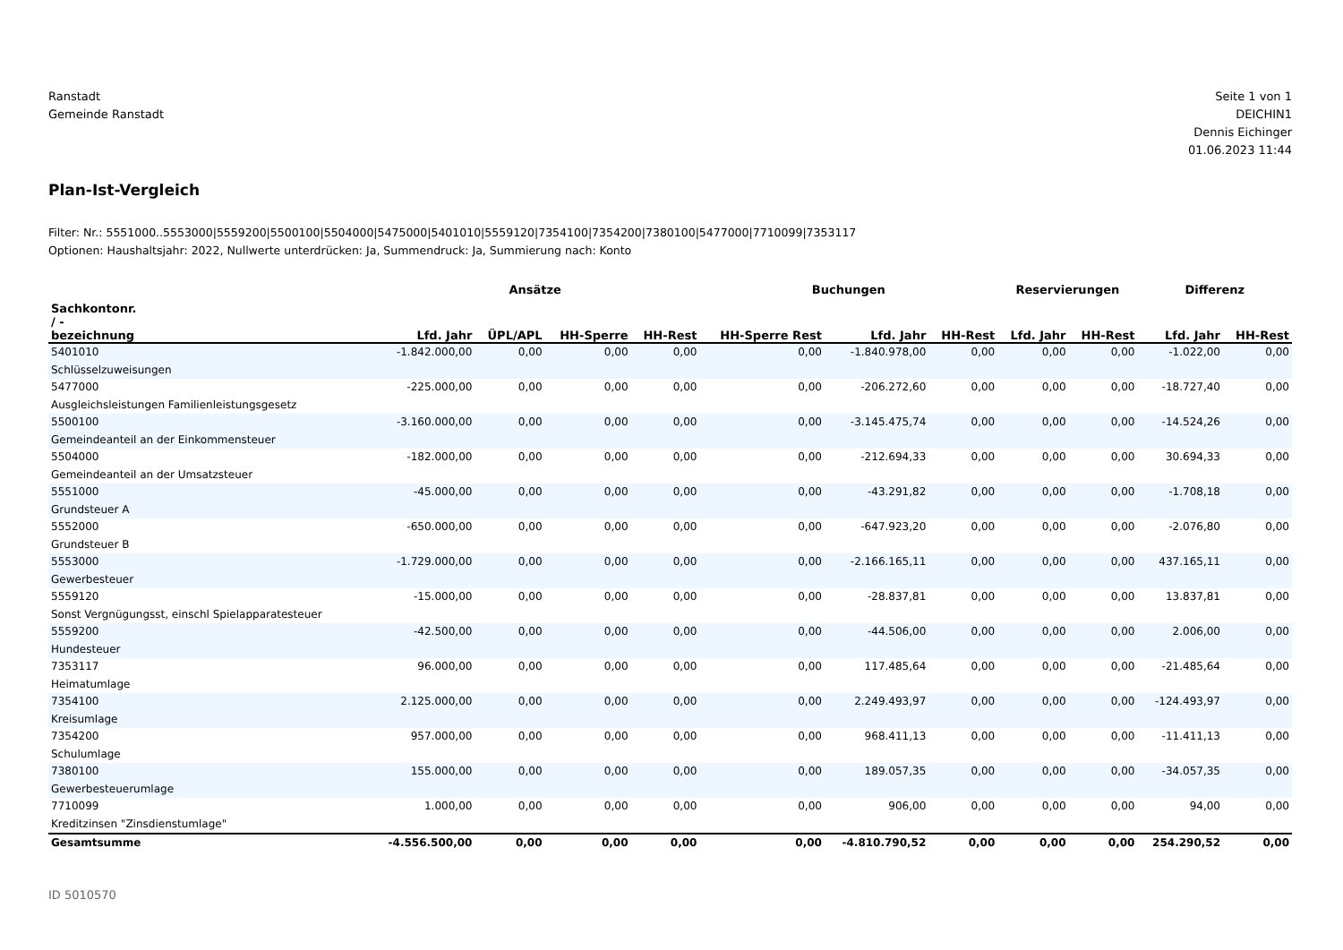Ranstadt
Gemeinde Ranstadt
Seite 1 von 1
DEICHIN1
Dennis Eichinger
01.06.2023 11:44
Plan-Ist-Vergleich
Filter: Nr.: 5551000..5553000|5559200|5500100|5504000|5475000|5401010|5559120|7354100|7354200|7380100|5477000|7710099|7353117
Optionen: Haushaltsjahr: 2022, Nullwerte unterdrücken: Ja, Summendruck: Ja, Summierung nach: Konto
| | Ansätze | | | | Buchungen | | | Reservierungen | | Differenz | |
| --- | --- | --- | --- | --- | --- | --- | --- | --- | --- | --- | --- |
| Sachkontonr. / - bezeichnung | Lfd. Jahr | ÜPL/APL | HH-Sperre | HH-Rest | HH-Sperre Rest | Lfd. Jahr | HH-Rest | Lfd. Jahr | HH-Rest | Lfd. Jahr | HH-Rest |
| 5401010 Schlüsselzuweisungen | -1.842.000,00 | 0,00 | 0,00 | 0,00 | 0,00 | -1.840.978,00 | 0,00 | 0,00 | 0,00 | -1.022,00 | 0,00 |
| 5477000 Ausgleichsleistungen Familienleistungsgesetz | -225.000,00 | 0,00 | 0,00 | 0,00 | 0,00 | -206.272,60 | 0,00 | 0,00 | 0,00 | -18.727,40 | 0,00 |
| 5500100 Gemeindeanteil an der Einkommensteuer | -3.160.000,00 | 0,00 | 0,00 | 0,00 | 0,00 | -3.145.475,74 | 0,00 | 0,00 | 0,00 | -14.524,26 | 0,00 |
| 5504000 Gemeindeanteil an der Umsatzsteuer | -182.000,00 | 0,00 | 0,00 | 0,00 | 0,00 | -212.694,33 | 0,00 | 0,00 | 0,00 | 30.694,33 | 0,00 |
| 5551000 Grundsteuer A | -45.000,00 | 0,00 | 0,00 | 0,00 | 0,00 | -43.291,82 | 0,00 | 0,00 | 0,00 | -1.708,18 | 0,00 |
| 5552000 Grundsteuer B | -650.000,00 | 0,00 | 0,00 | 0,00 | 0,00 | -647.923,20 | 0,00 | 0,00 | 0,00 | -2.076,80 | 0,00 |
| 5553000 Gewerbesteuer | -1.729.000,00 | 0,00 | 0,00 | 0,00 | 0,00 | -2.166.165,11 | 0,00 | 0,00 | 0,00 | 437.165,11 | 0,00 |
| 5559120 Sonst Vergnügungsst, einschl Spielapparatesteuer | -15.000,00 | 0,00 | 0,00 | 0,00 | 0,00 | -28.837,81 | 0,00 | 0,00 | 0,00 | 13.837,81 | 0,00 |
| 5559200 Hundesteuer | -42.500,00 | 0,00 | 0,00 | 0,00 | 0,00 | -44.506,00 | 0,00 | 0,00 | 0,00 | 2.006,00 | 0,00 |
| 7353117 Heimatumlage | 96.000,00 | 0,00 | 0,00 | 0,00 | 0,00 | 117.485,64 | 0,00 | 0,00 | 0,00 | -21.485,64 | 0,00 |
| 7354100 Kreisumlage | 2.125.000,00 | 0,00 | 0,00 | 0,00 | 0,00 | 2.249.493,97 | 0,00 | 0,00 | 0,00 | -124.493,97 | 0,00 |
| 7354200 Schulumlage | 957.000,00 | 0,00 | 0,00 | 0,00 | 0,00 | 968.411,13 | 0,00 | 0,00 | 0,00 | -11.411,13 | 0,00 |
| 7380100 Gewerbesteuerumlage | 155.000,00 | 0,00 | 0,00 | 0,00 | 0,00 | 189.057,35 | 0,00 | 0,00 | 0,00 | -34.057,35 | 0,00 |
| 7710099 Kreditzinsen "Zinsdienstumlage" | 1.000,00 | 0,00 | 0,00 | 0,00 | 0,00 | 906,00 | 0,00 | 0,00 | 0,00 | 94,00 | 0,00 |
| Gesamtsumme | -4.556.500,00 | 0,00 | 0,00 | 0,00 | 0,00 | -4.810.790,52 | 0,00 | 0,00 | 0,00 | 254.290,52 | 0,00 |
ID 5010570